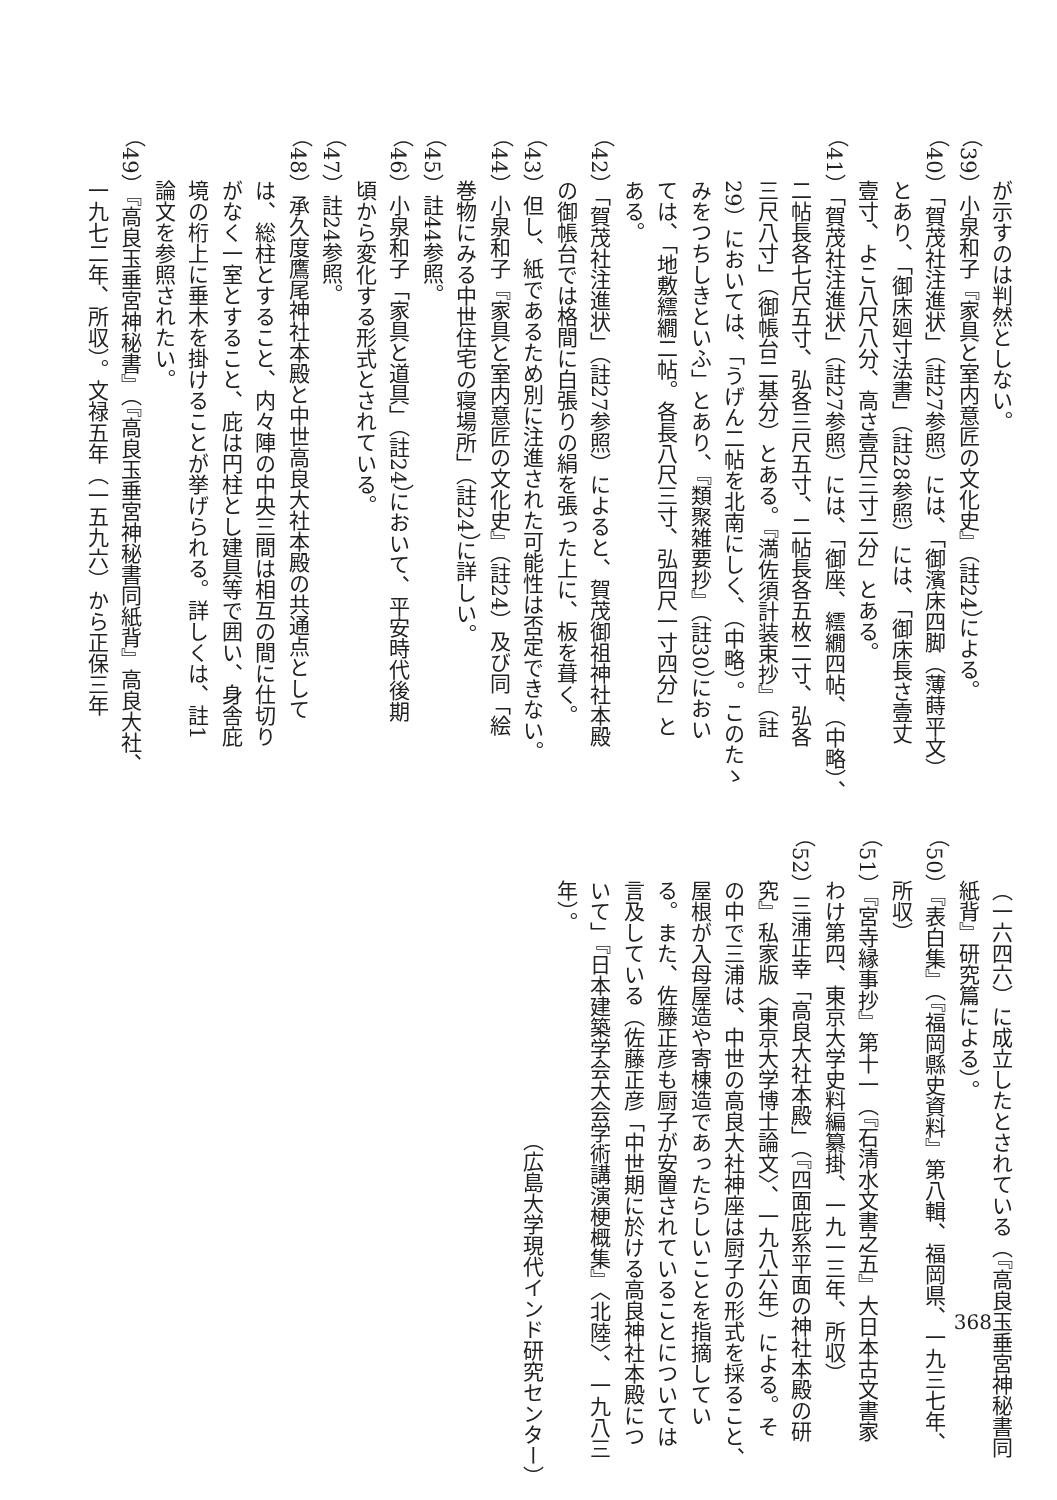が示すのは判然としない。
（39）小泉和子『家具と室内意匠の文化史』（註24）による。
（40）「賀茂社注進状」（註27参照）には、「御濱床四脚（薄蒔平文）
とあり、「御床廻寸法書」（註28参照）には、「御床長さ壹丈
壹寸、よこ八尺八分、高さ壹尺三寸二分」とある。
（41）「賀茂社注進状」（註27参照）には、「御座、繧繝四帖、（中略）、
二帖長各七尺五寸、弘各三尺五寸、二帖長各五枚二寸、弘各
三尺八寸」（御帳台二基分）とある。『満佐須計装束抄』（註
29）においては、「うげん二帖を北南にしく、（中略）。このたゝ
みをつちしきといふ」とあり、『類聚雑要抄』（註30）におい
ては、「地敷繧繝二帖。各長八尺三寸、弘四尺一寸四分」と
ある。
（42）「賀茂社注進状」（註27参照）によると、賀茂御祖神社本殿
の御帳台では格間に白張りの絹を張った上に、板を葺く。
（43）但し、紙であるため別に注進された可能性は否定できない。
（44）小泉和子『家具と室内意匠の文化史』（註24）及び同「絵
巻物にみる中世住宅の寝場所」（註24）に詳しい。
（45）註44参照。
（46）小泉和子「家具と道具」（註24）において、平安時代後期
頃から変化する形式とされている。
（47）註24参照。
（48）承久度鷹尾神社本殿と中世高良大社本殿の共通点として
は、総柱とすること、内々陣の中央三間は相互の間に仕切り
がなく一室とすること、庇は円柱とし建具等で囲い、身舎庇
境の桁上に垂木を掛けることが挙げられる。詳しくは、註1
論文を参照されたい。
（49）『高良玉垂宮神秘書』（『高良玉垂宮神秘書同紙背』高良大社、
一九七二年、所収）。文禄五年（一五九六）から正保三年
（一六四六）に成立したとされている（『高良玉垂宮神秘書同
紙背』研究篇による）。
（50）『表白集』（『福岡縣史資料』第八輯、福岡県、一九三七年、
所収）
（51）『宮寺縁事抄』第十一（『石清水文書之五』大日本古文書家
わけ第四、東京大学史料編纂掛、一九一三年、所収）
（52）三浦正幸「高良大社本殿」（『四面庇系平面の神社本殿の研
究』私家版〈東京大学博士論文〉、一九八六年）による。そ
の中で三浦は、中世の高良大社神座は厨子の形式を採ること、
屋根が入母屋造や寄棟造であったらしいことを指摘してい
る。また、佐藤正彦も厨子が安置されていることについては
言及している（佐藤正彦「中世期に於ける高良神社本殿につ
いて」『日本建築学会大会学術講演梗概集』〈北陸〉、一九八三
年）。
（広島大学現代インド研究センター）
368